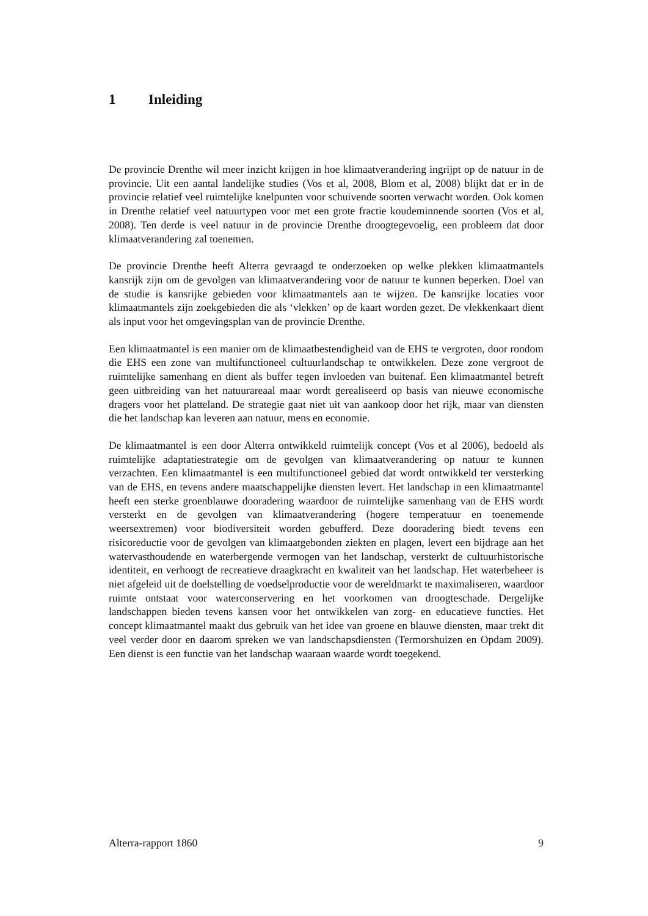1 Inleiding
De provincie Drenthe wil meer inzicht krijgen in hoe klimaatverandering ingrijpt op de natuur in de provincie. Uit een aantal landelijke studies (Vos et al, 2008, Blom et al, 2008) blijkt dat er in de provincie relatief veel ruimtelijke knelpunten voor schuivende soorten verwacht worden. Ook komen in Drenthe relatief veel natuurtypen voor met een grote fractie koudeminnende soorten (Vos et al, 2008). Ten derde is veel natuur in de provincie Drenthe droogtegevoelig, een probleem dat door klimaatverandering zal toenemen.
De provincie Drenthe heeft Alterra gevraagd te onderzoeken op welke plekken klimaatmantels kansrijk zijn om de gevolgen van klimaatverandering voor de natuur te kunnen beperken. Doel van de studie is kansrijke gebieden voor klimaatmantels aan te wijzen. De kansrijke locaties voor klimaatmantels zijn zoekgebieden die als ‘vlekken’ op de kaart worden gezet. De vlekkenkaart dient als input voor het omgevingsplan van de provincie Drenthe.
Een klimaatmantel is een manier om de klimaatbestendigheid van de EHS te vergroten, door rondom die EHS een zone van multifunctioneel cultuurlandschap te ontwikkelen. Deze zone vergroot de ruimtelijke samenhang en dient als buffer tegen invloeden van buitenaf. Een klimaatmantel betreft geen uitbreiding van het natuurareaal maar wordt gerealiseerd op basis van nieuwe economische dragers voor het platteland. De strategie gaat niet uit van aankoop door het rijk, maar van diensten die het landschap kan leveren aan natuur, mens en economie.
De klimaatmantel is een door Alterra ontwikkeld ruimtelijk concept (Vos et al 2006), bedoeld als ruimtelijke adaptatiestrategie om de gevolgen van klimaatverandering op natuur te kunnen verzachten. Een klimaatmantel is een multifunctioneel gebied dat wordt ontwikkeld ter versterking van de EHS, en tevens andere maatschappelijke diensten levert. Het landschap in een klimaatmantel heeft een sterke groenblauwe dooradering waardoor de ruimtelijke samenhang van de EHS wordt versterkt en de gevolgen van klimaatverandering (hogere temperatuur en toenemende weersextremen) voor biodiversiteit worden gebufferd. Deze dooradering biedt tevens een risicoreductie voor de gevolgen van klimaatgebonden ziekten en plagen, levert een bijdrage aan het watervasthoudende en waterbergende vermogen van het landschap, versterkt de cultuurhistorische identiteit, en verhoogt de recreatieve draagkracht en kwaliteit van het landschap. Het waterbeheer is niet afgeleid uit de doelstelling de voedselproductie voor de wereldmarkt te maximaliseren, waardoor ruimte ontstaat voor waterconservering en het voorkomen van droogteschade. Dergelijke landschappen bieden tevens kansen voor het ontwikkelen van zorg- en educatieve functies. Het concept klimaatmantel maakt dus gebruik van het idee van groene en blauwe diensten, maar trekt dit veel verder door en daarom spreken we van landschapsdiensten (Termorshuizen en Opdam 2009). Een dienst is een functie van het landschap waaraan waarde wordt toegekend.
Alterra-rapport 1860 9